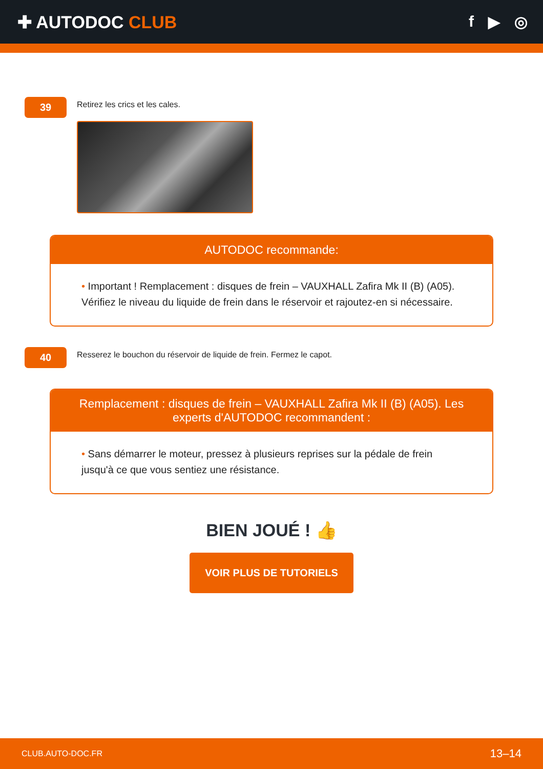✚ AUTODOC CLUB f ▶ ◎
39
Retirez les crics et les cales.
AUTODOC recommande:
• Important ! Remplacement : disques de frein – VAUXHALL Zafira Mk II (B) (A05). Vérifiez le niveau du liquide de frein dans le réservoir et rajoutez-en si nécessaire.
40
Resserez le bouchon du réservoir de liquide de frein. Fermez le capot.
Remplacement : disques de frein – VAUXHALL Zafira Mk II (B) (A05). Les experts d'AUTODOC recommandent :
• Sans démarrer le moteur, pressez à plusieurs reprises sur la pédale de frein jusqu'à ce que vous sentiez une résistance.
BIEN JOUÉ ! 👍
VOIR PLUS DE TUTORIELS
CLUB.AUTO-DOC.FR 13–14